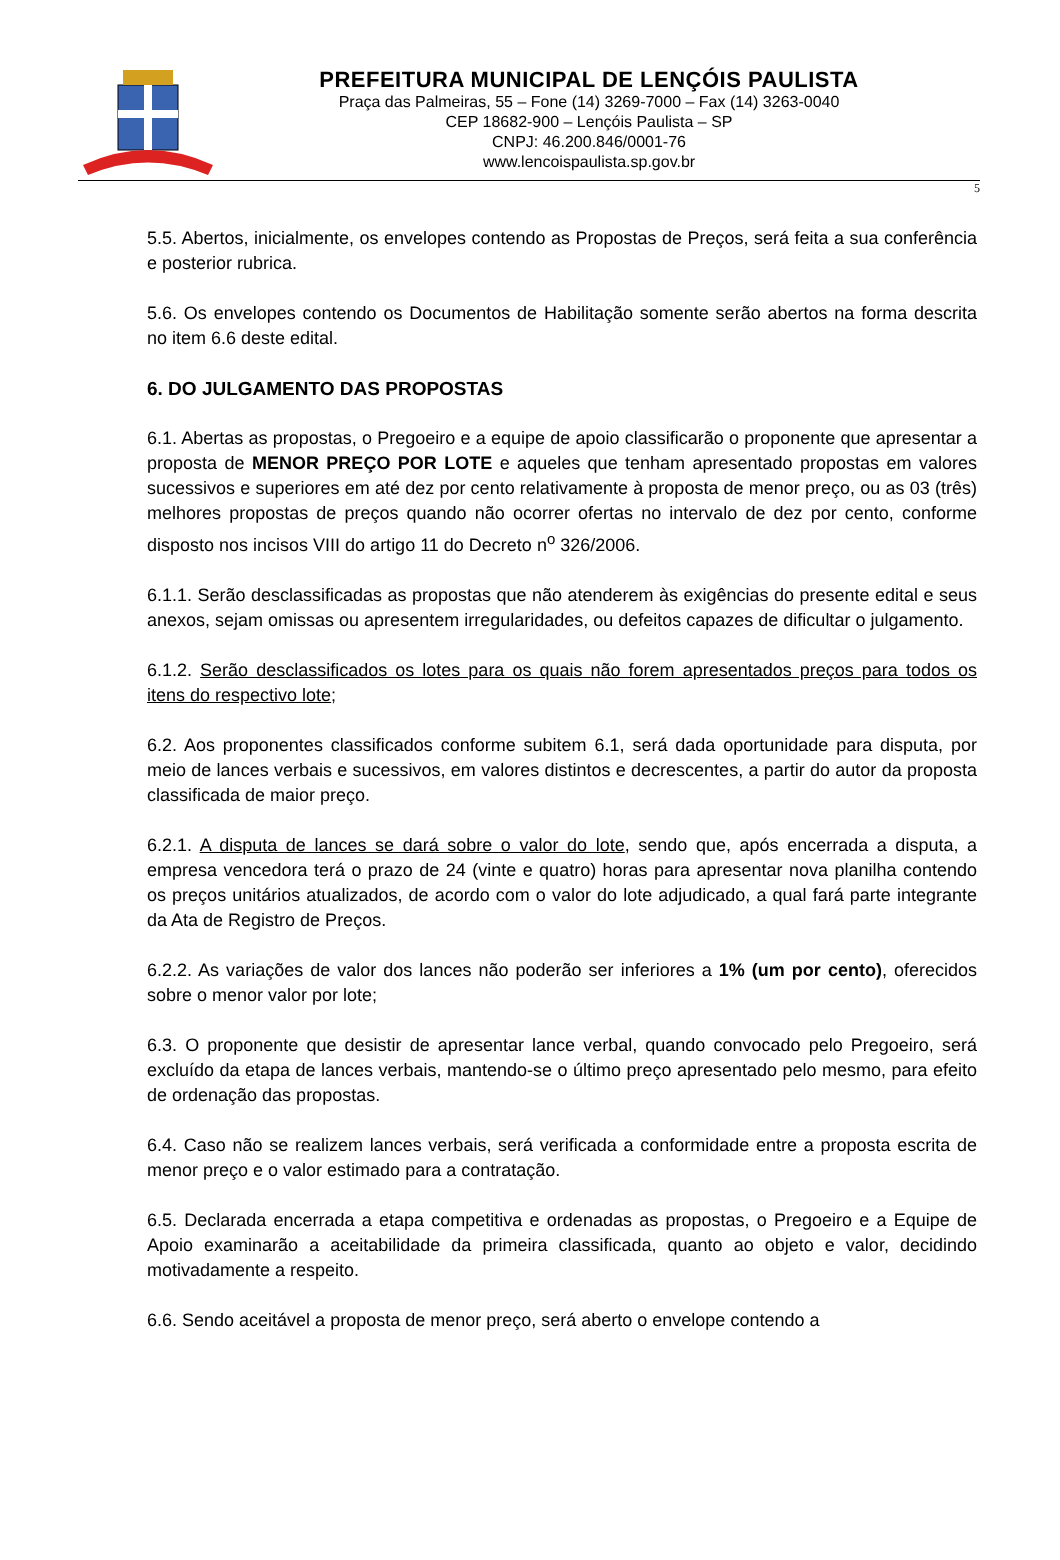PREFEITURA MUNICIPAL DE LENÇÓIS PAULISTA
Praça das Palmeiras, 55 – Fone (14) 3269-7000 – Fax (14) 3263-0040
CEP 18682-900 – Lençóis Paulista – SP
CNPJ: 46.200.846/0001-76
www.lencoispaulista.sp.gov.br
5
5.5. Abertos, inicialmente, os envelopes contendo as Propostas de Preços, será feita a sua conferência e posterior rubrica.
5.6. Os envelopes contendo os Documentos de Habilitação somente serão abertos na forma descrita no item 6.6 deste edital.
6. DO JULGAMENTO DAS PROPOSTAS
6.1. Abertas as propostas, o Pregoeiro e a equipe de apoio classificarão o proponente que apresentar a proposta de MENOR PREÇO POR LOTE e aqueles que tenham apresentado propostas em valores sucessivos e superiores em até dez por cento relativamente à proposta de menor preço, ou as 03 (três) melhores propostas de preços quando não ocorrer ofertas no intervalo de dez por cento, conforme disposto nos incisos VIII do artigo 11 do Decreto n<sup>o</sup> 326/2006.
6.1.1. Serão desclassificadas as propostas que não atenderem às exigências do presente edital e seus anexos, sejam omissas ou apresentem irregularidades, ou defeitos capazes de dificultar o julgamento.
6.1.2. Serão desclassificados os lotes para os quais não forem apresentados preços para todos os itens do respectivo lote;
6.2. Aos proponentes classificados conforme subitem 6.1, será dada oportunidade para disputa, por meio de lances verbais e sucessivos, em valores distintos e decrescentes, a partir do autor da proposta classificada de maior preço.
6.2.1. A disputa de lances se dará sobre o valor do lote, sendo que, após encerrada a disputa, a empresa vencedora terá o prazo de 24 (vinte e quatro) horas para apresentar nova planilha contendo os preços unitários atualizados, de acordo com o valor do lote adjudicado, a qual fará parte integrante da Ata de Registro de Preços.
6.2.2. As variações de valor dos lances não poderão ser inferiores a 1% (um por cento), oferecidos sobre o menor valor por lote;
6.3. O proponente que desistir de apresentar lance verbal, quando convocado pelo Pregoeiro, será excluído da etapa de lances verbais, mantendo-se o último preço apresentado pelo mesmo, para efeito de ordenação das propostas.
6.4. Caso não se realizem lances verbais, será verificada a conformidade entre a proposta escrita de menor preço e o valor estimado para a contratação.
6.5. Declarada encerrada a etapa competitiva e ordenadas as propostas, o Pregoeiro e a Equipe de Apoio examinarão a aceitabilidade da primeira classificada, quanto ao objeto e valor, decidindo motivadamente a respeito.
6.6. Sendo aceitável a proposta de menor preço, será aberto o envelope contendo a